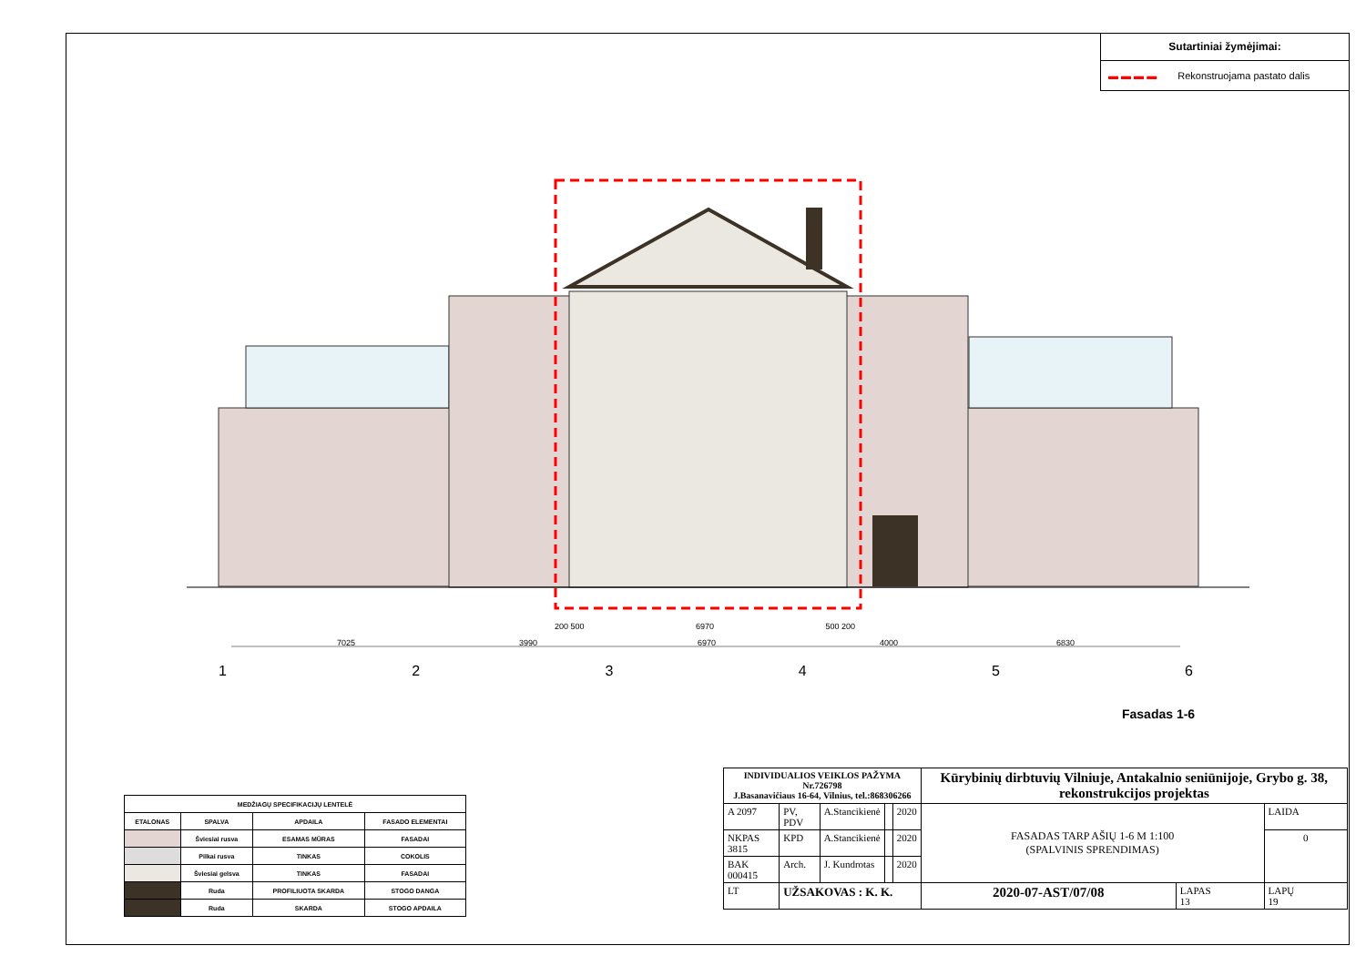Sutartiniai žymėjimai:
▬ ▬ ▬ ▬ Rekonstruojama pastato dalis
7025 3990 6970 4000 6830
200 500 6970 500 200
123456
Fasadas 1-6
| MEDŽIAGŲ SPECIFIKACIJŲ LENTELĖ | | | |
| --- | --- | --- | --- |
| ETALONAS | SPALVA | APDAILA | FASADO ELEMENTAI |
| | Šviesiai rusva | ESAMAS MŪRAS | FASADAI |
| | Pilkai rusva | TINKAS | COKOLIS |
| | Šviesiai gelsva | TINKAS | FASADAI |
| | Ruda | PROFILIUOTA SKARDA | STOGO DANGA |
| | Ruda | SKARDA | STOGO APDAILA |
| INDIVIDUALIOS VEIKLOS PAŽYMA Nr.726798 J.Basanavičiaus 16-64, Vilnius, tel.:868306266 | | | | | Kūrybinių dirbtuvių Vilniuje, Antakalnio seniūnijoje, Grybo g. 38, rekonstrukcijos projektas | | |
| A 2097 | PV, PDV | A.Stancikienė | | 2020 | FASADAS TARP AŠIŲ 1-6 M 1:100 (SPALVINIS SPRENDIMAS) | | LAIDA |
| NKPAS 3815 | KPD | A.Stancikienė | | 2020 | | | 0 |
| BAK 000415 | Arch. | J. Kundrotas | | 2020 | | | |
| LT | UŽSAKOVAS : K. K. | | | | 2020-07-AST/07/08 | LAPAS 13 | LAPŲ 19 |